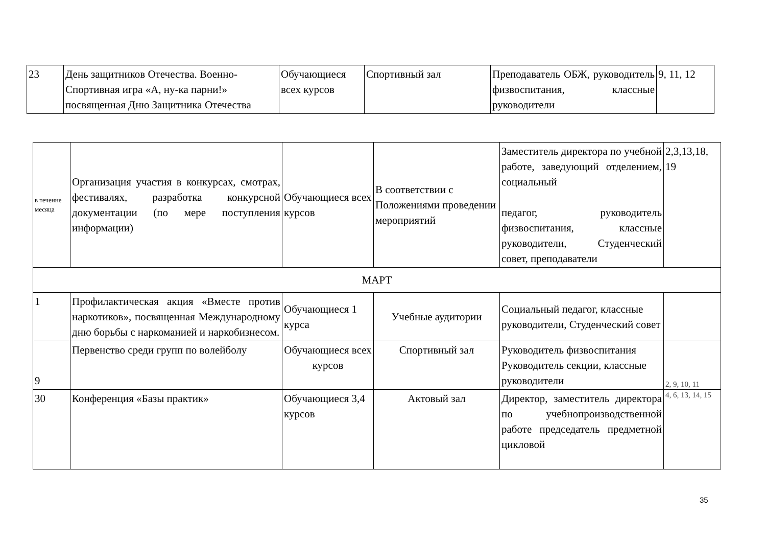| 23 | День защитников Отечества. Военно-Спортивная игра «А, ну-ка парни!» посвященная Дню Защитника Отечества | Обучающиеся всех курсов | Спортивный зал | Преподаватель ОБЖ, руководитель физвоспитания, классные руководители | 9, 11, 12 |
| в теченне месяца | Организация участия в конкурсах, смотрах, фестивалях, разработка конкурсной документации (по мере поступления информации) | Обучающиеся всех курсов | В соответствии с Положениями проведении мероприятий | Заместитель директора по учебной работе, заведующий отделением, социальный педагог, руководитель физвоспитания, классные руководители, Студенческий совет, преподаватели | 2,3,13,18, 19 |
| МАРТ | | | | | |
| 1 | Профилактическая акция «Вместе против наркотиков», посвященная Международному дню борьбы с наркоманией и наркобизнесом. | Обучающиеся 1 курса | Учебные аудитории | Социальный педагог, классные руководители, Студенческий совет | |
| 9 | Первенство среди групп по волейболу | Обучающиеся всех курсов | Спортивный зал | Руководитель физвоспитания Руководитель секции, классные руководители | 2, 9, 10, 11 |
| 30 | Конференция «Базы практик» | Обучающиеся 3,4 курсов | Актовый зал | Директор, заместитель директора по учебнопроизводственной работе председатель предметной цикловой | 4, 6, 13, 14, 15 |
35